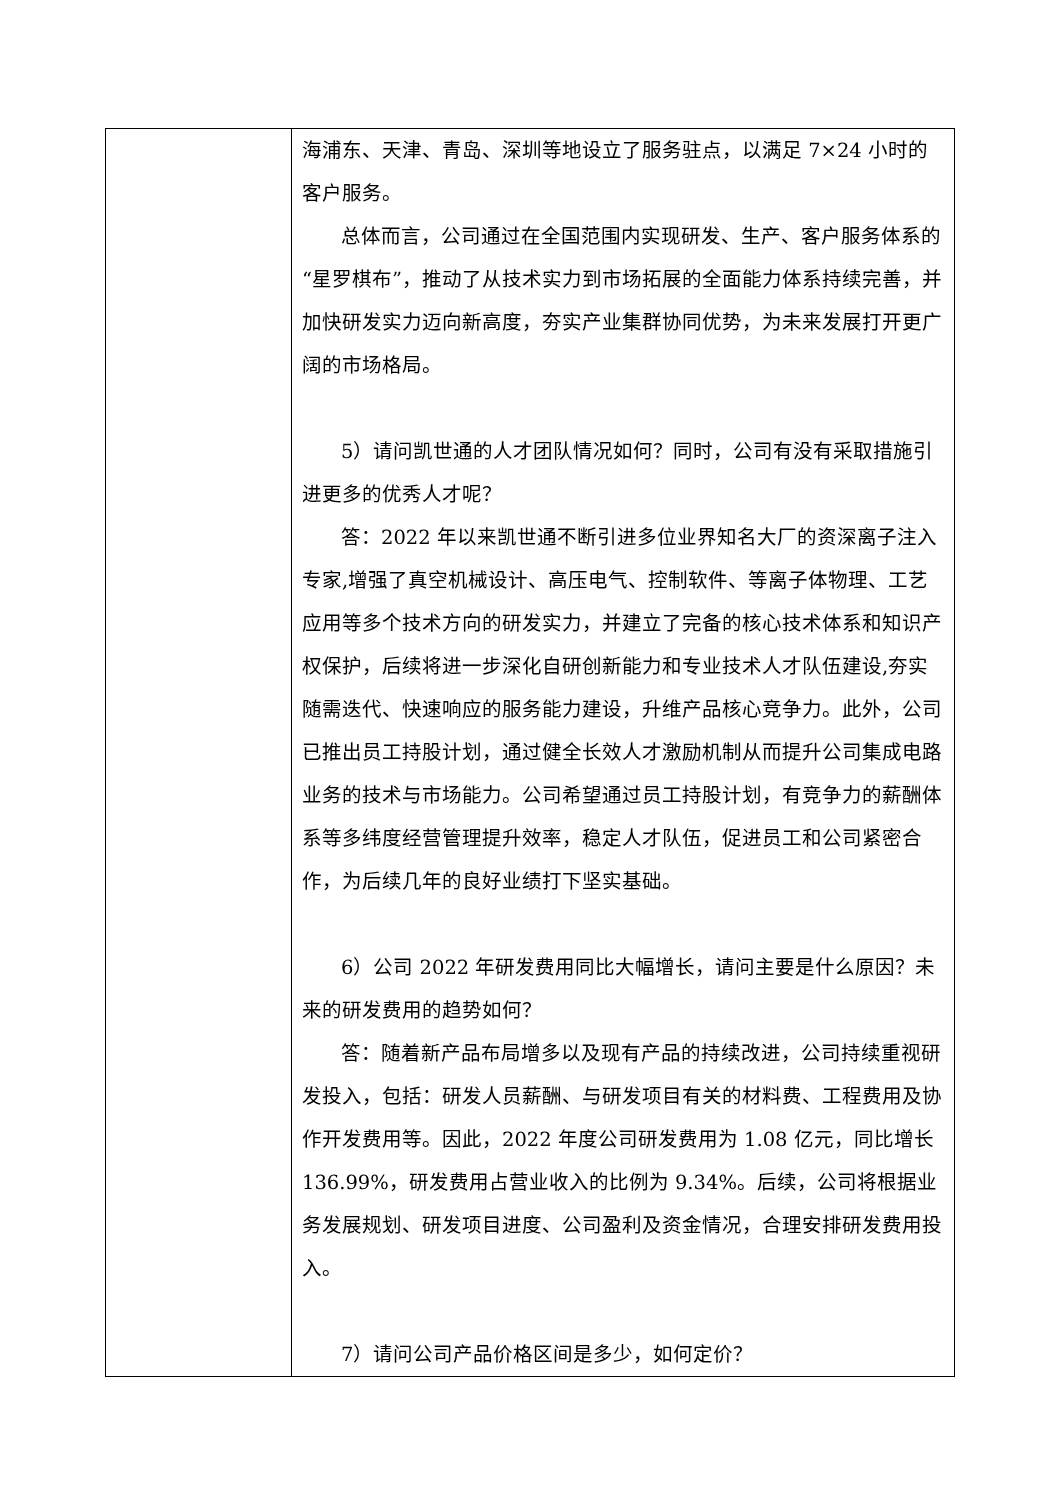| | 海浦东、天津、青岛、深圳等地设立了服务驻点，以满足 7×24 小时的客户服务。 总体而言，公司通过在全国范围内实现研发、生产、客户服务体系的“星罗棋布”，推动了从技术实力到市场拓展的全面能力体系持续完善，并加快研发实力迈向新高度，夯实产业集群协同优势，为未来发展打开更广阔的市场格局。 5）请问凯世通的人才团队情况如何？同时，公司有没有采取措施引进更多的优秀人才呢？ 答：2022 年以来凯世通不断引进多位业界知名大厂的资深离子注入专家,增强了真空机械设计、高压电气、控制软件、等离子体物理、工艺应用等多个技术方向的研发实力，并建立了完备的核心技术体系和知识产权保护，后续将进一步深化自研创新能力和专业技术人才队伍建设,夯实随需迭代、快速响应的服务能力建设，升维产品核心竞争力。此外，公司已推出员工持股计划，通过健全长效人才激励机制从而提升公司集成电路业务的技术与市场能力。公司希望通过员工持股计划，有竞争力的薪酬体系等多纬度经营管理提升效率，稳定人才队伍，促进员工和公司紧密合作，为后续几年的良好业绩打下坚实基础。 6）公司 2022 年研发费用同比大幅增长，请问主要是什么原因？未来的研发费用的趋势如何？ 答：随着新产品布局增多以及现有产品的持续改进，公司持续重视研发投入，包括：研发人员薪酬、与研发项目有关的材料费、工程费用及协作开发费用等。因此，2022 年度公司研发费用为 1.08 亿元，同比增长 136.99%，研发费用占营业收入的比例为 9.34%。后续，公司将根据业务发展规划、研发项目进度、公司盈利及资金情况，合理安排研发费用投入。 7）请问公司产品价格区间是多少，如何定价？ |